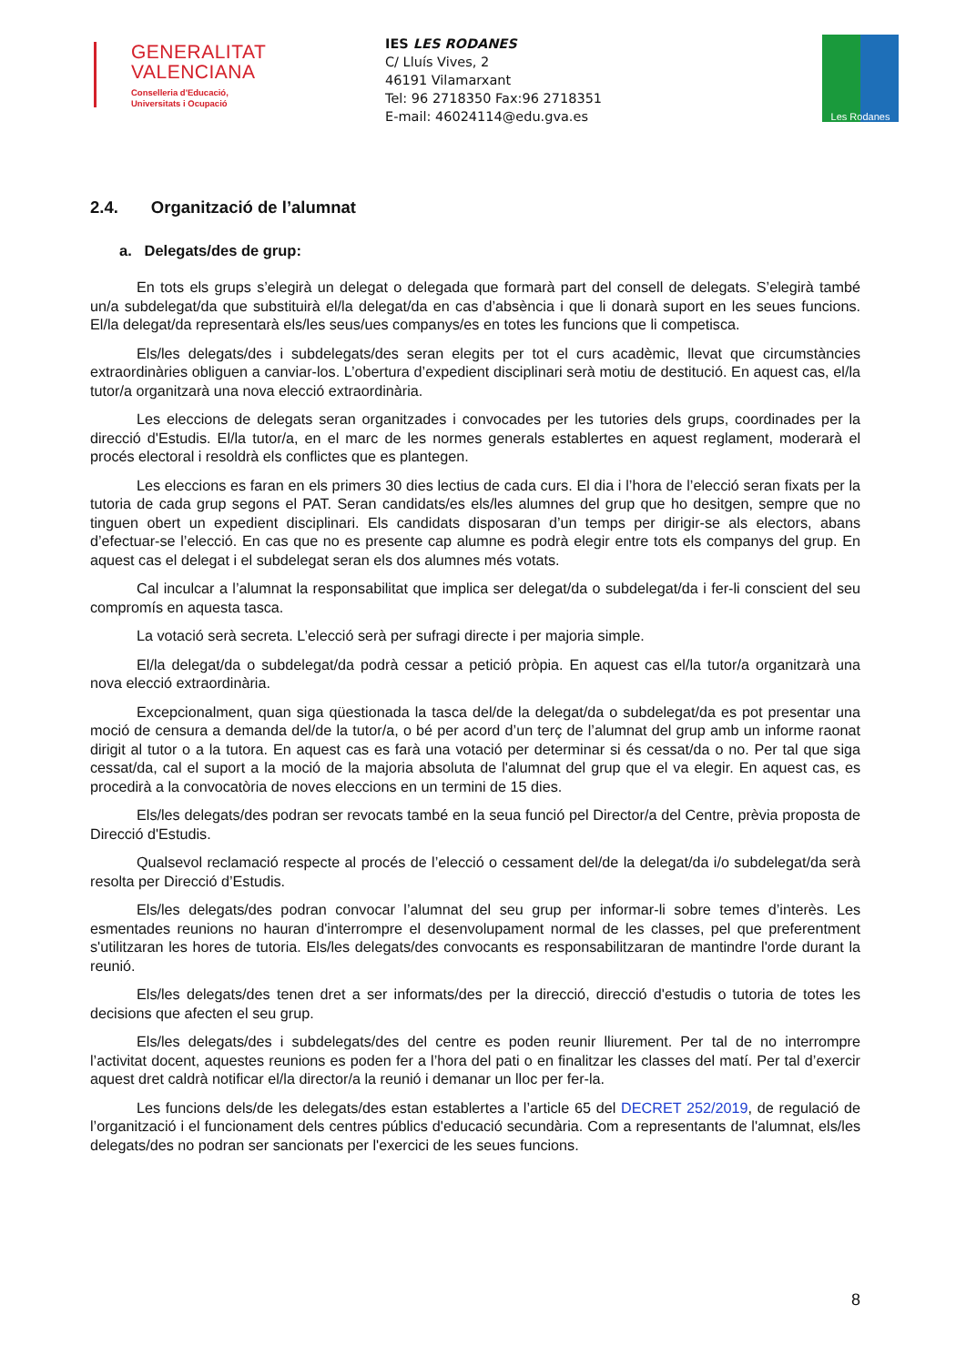GENERALITAT
VALENCIANA
Conselleria d'Educació,
Universitats i Ocupació
IES LES RODANES
C/ Lluís Vives, 2
46191 Vilamarxant
Tel: 96 2718350 Fax:96 2718351
E-mail: 46024114@edu.gva.es
Les Rodanes
2.4. Organització de l’alumnat
a. Delegats/des de grup:
En tots els grups s’elegirà un delegat o delegada que formarà part del consell de delegats. S’elegirà també un/a subdelegat/da que substituirà el/la delegat/da en cas d’absència i que li donarà suport en les seues funcions. El/la delegat/da representarà els/les seus/ues companys/es en totes les funcions que li competisca.
Els/les delegats/des i subdelegats/des seran elegits per tot el curs acadèmic, llevat que circumstàncies extraordinàries obliguen a canviar-los. L’obertura d’expedient disciplinari serà motiu de destitució. En aquest cas, el/la tutor/a organitzarà una nova elecció extraordinària.
Les eleccions de delegats seran organitzades i convocades per les tutories dels grups, coordinades per la direcció d'Estudis. El/la tutor/a, en el marc de les normes generals establertes en aquest reglament, moderarà el procés electoral i resoldrà els conflictes que es plantegen.
Les eleccions es faran en els primers 30 dies lectius de cada curs. El dia i l’hora de l’elecció seran fixats per la tutoria de cada grup segons el PAT. Seran candidats/es els/les alumnes del grup que ho desitgen, sempre que no tinguen obert un expedient disciplinari. Els candidats disposaran d’un temps per dirigir-se als electors, abans d’efectuar-se l’elecció. En cas que no es presente cap alumne es podrà elegir entre tots els companys del grup. En aquest cas el delegat i el subdelegat seran els dos alumnes més votats.
Cal inculcar a l’alumnat la responsabilitat que implica ser delegat/da o subdelegat/da i fer-li conscient del seu compromís en aquesta tasca.
La votació serà secreta. L’elecció serà per sufragi directe i per majoria simple.
El/la delegat/da o subdelegat/da podrà cessar a petició pròpia. En aquest cas el/la tutor/a organitzarà una nova elecció extraordinària.
Excepcionalment, quan siga qüestionada la tasca del/de la delegat/da o subdelegat/da es pot presentar una moció de censura a demanda del/de la tutor/a, o bé per acord d’un terç de l’alumnat del grup amb un informe raonat dirigit al tutor o a la tutora. En aquest cas es farà una votació per determinar si és cessat/da o no. Per tal que siga cessat/da, cal el suport a la moció de la majoria absoluta de l'alumnat del grup que el va elegir. En aquest cas, es procedirà a la convocatòria de noves eleccions en un termini de 15 dies.
Els/les delegats/des podran ser revocats també en la seua funció pel Director/a del Centre, prèvia proposta de Direcció d'Estudis.
Qualsevol reclamació respecte al procés de l’elecció o cessament del/de la delegat/da i/o subdelegat/da serà resolta per Direcció d’Estudis.
Els/les delegats/des podran convocar l’alumnat del seu grup per informar-li sobre temes d’interès. Les esmentades reunions no hauran d'interrompre el desenvolupament normal de les classes, pel que preferentment s'utilitzaran les hores de tutoria. Els/les delegats/des convocants es responsabilitzaran de mantindre l'orde durant la reunió.
Els/les delegats/des tenen dret a ser informats/des per la direcció, direcció d'estudis o tutoria de totes les decisions que afecten el seu grup.
Els/les delegats/des i subdelegats/des del centre es poden reunir lliurement. Per tal de no interrompre l’activitat docent, aquestes reunions es poden fer a l’hora del pati o en finalitzar les classes del matí. Per tal d’exercir aquest dret caldrà notificar el/la director/a la reunió i demanar un lloc per fer-la.
Les funcions dels/de les delegats/des estan establertes a l’article 65 del DECRET 252/2019, de regulació de l’organització i el funcionament dels centres públics d'educació secundària. Com a representants de l'alumnat, els/les delegats/des no podran ser sancionats per l'exercici de les seues funcions.
8